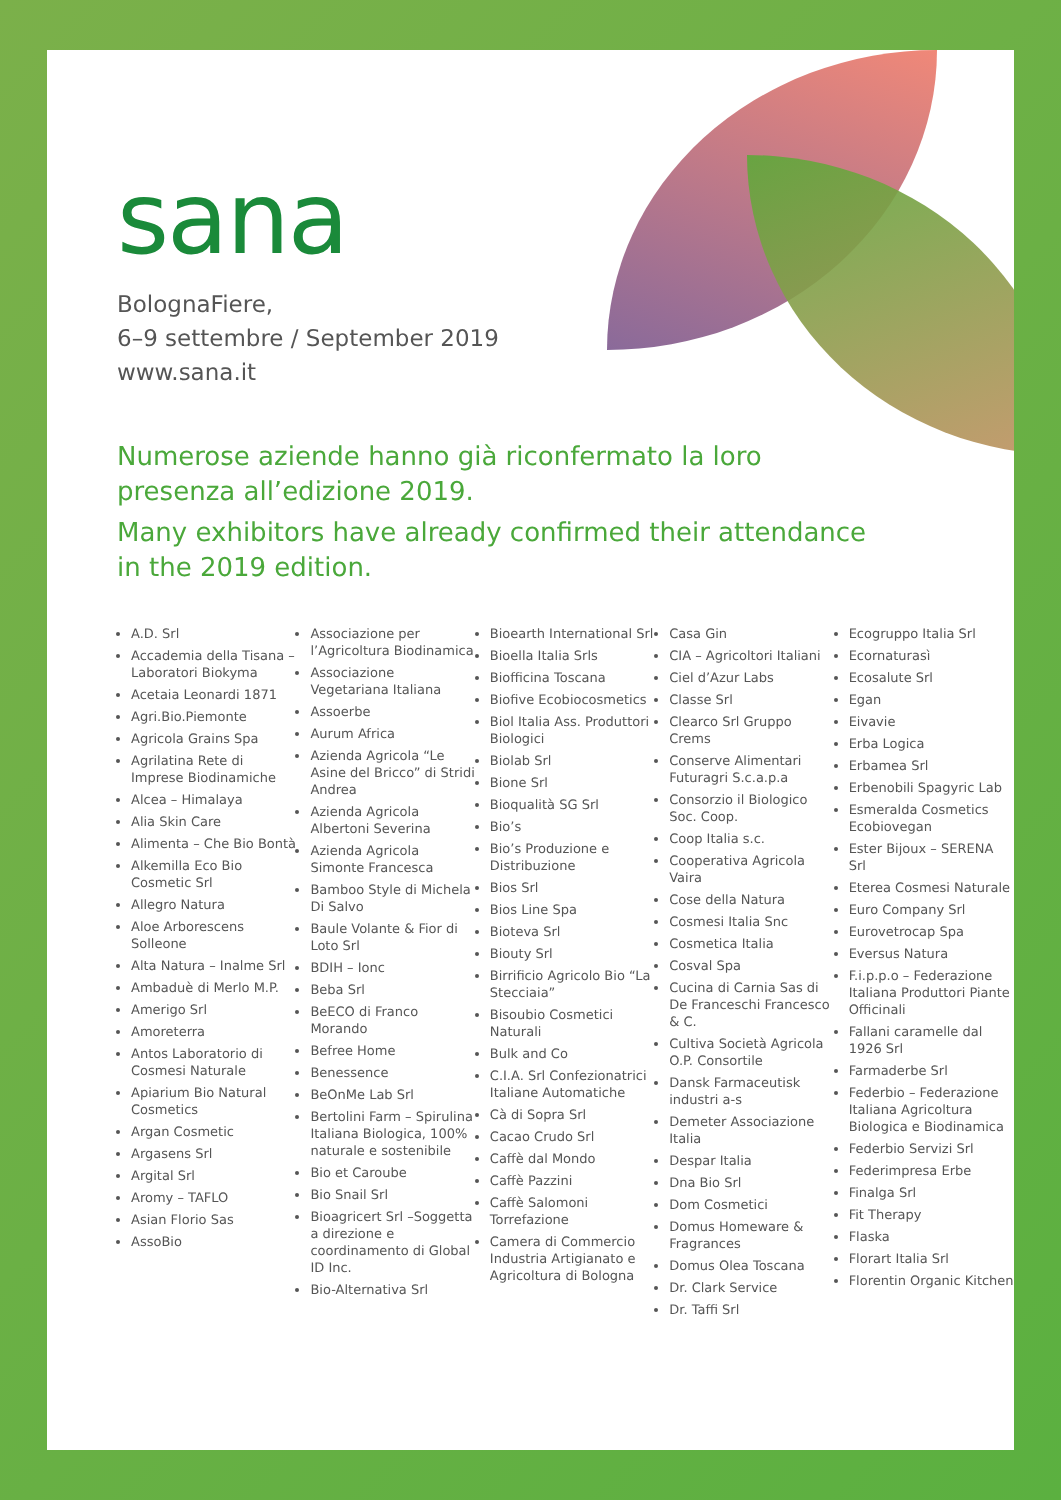sana
BolognaFiere,
6–9 settembre / September 2019
www.sana.it
Numerose aziende hanno già riconfermato la loro
presenza all’edizione 2019.
Many exhibitors have already confirmed their attendance
in the 2019 edition.
A.D. Srl
Accademia della Tisana – Laboratori Biokyma
Acetaia Leonardi 1871
Agri.Bio.Piemonte
Agricola Grains Spa
Agrilatina Rete di Imprese Biodinamiche
Alcea – Himalaya
Alia Skin Care
Alimenta – Che Bio Bontà
Alkemilla Eco Bio Cosmetic Srl
Allegro Natura
Aloe Arborescens Solleone
Alta Natura – Inalme Srl
Ambaduè di Merlo M.P.
Amerigo Srl
Amoreterra
Antos Laboratorio di Cosmesi Naturale
Apiarium Bio Natural Cosmetics
Argan Cosmetic
Argasens Srl
Argital Srl
Aromy – TAFLO
Asian Florio Sas
AssoBio
Associazione per l’Agricoltura Biodinamica
Associazione Vegetariana Italiana
Assoerbe
Aurum Africa
Azienda Agricola “Le Asine del Bricco” di Stridi Andrea
Azienda Agricola Albertoni Severina
Azienda Agricola Simonte Francesca
Bamboo Style di Michela Di Salvo
Baule Volante & Fior di Loto Srl
BDIH – Ionc
Beba Srl
BeECO di Franco Morando
Befree Home
Benessence
BeOnMe Lab Srl
Bertolini Farm – Spirulina Italiana Biologica, 100% naturale e sostenibile
Bio et Caroube
Bio Snail Srl
Bioagricert Srl –Soggetta a direzione e coordinamento di Global ID Inc.
Bio-Alternativa Srl
Bioearth International Srl
Bioella Italia Srls
Biofficina Toscana
Biofive Ecobiocosmetics
Biol Italia Ass. Produttori Biologici
Biolab Srl
Bione Srl
Bioqualità SG Srl
Bio’s
Bio’s Produzione e Distribuzione
Bios Srl
Bios Line Spa
Bioteva Srl
Biouty Srl
Birrificio Agricolo Bio “La Stecciaia”
Bisoubio Cosmetici Naturali
Bulk and Co
C.I.A. Srl Confezionatrici Italiane Automatiche
Cà di Sopra Srl
Cacao Crudo Srl
Caffè dal Mondo
Caffè Pazzini
Caffè Salomoni Torrefazione
Camera di Commercio Industria Artigianato e Agricoltura di Bologna
Casa Gin
CIA – Agricoltori Italiani
Ciel d’Azur Labs
Classe Srl
Clearco Srl Gruppo Crems
Conserve Alimentari Futuragri S.c.a.p.a
Consorzio il Biologico Soc. Coop.
Coop Italia s.c.
Cooperativa Agricola Vaira
Cose della Natura
Cosmesi Italia Snc
Cosmetica Italia
Cosval Spa
Cucina di Carnia Sas di De Franceschi Francesco & C.
Cultiva Società Agricola O.P. Consortile
Dansk Farmaceutisk industri a-s
Demeter Associazione Italia
Despar Italia
Dna Bio Srl
Dom Cosmetici
Domus Homeware & Fragrances
Domus Olea Toscana
Dr. Clark Service
Dr. Taffi Srl
Ecogruppo Italia Srl
Ecornaturasì
Ecosalute Srl
Egan
Eivavie
Erba Logica
Erbamea Srl
Erbenobili Spagyric Lab
Esmeralda Cosmetics Ecobiovegan
Ester Bijoux – SERENA Srl
Eterea Cosmesi Naturale
Euro Company Srl
Eurovetrocap Spa
Eversus Natura
F.i.p.p.o – Federazione Italiana Produttori Piante Officinali
Fallani caramelle dal 1926 Srl
Farmaderbe Srl
Federbio – Federazione Italiana Agricoltura Biologica e Biodinamica
Federbio Servizi Srl
Federimpresa Erbe
Finalga Srl
Fit Therapy
Flaska
Florart Italia Srl
Florentin Organic Kitchen